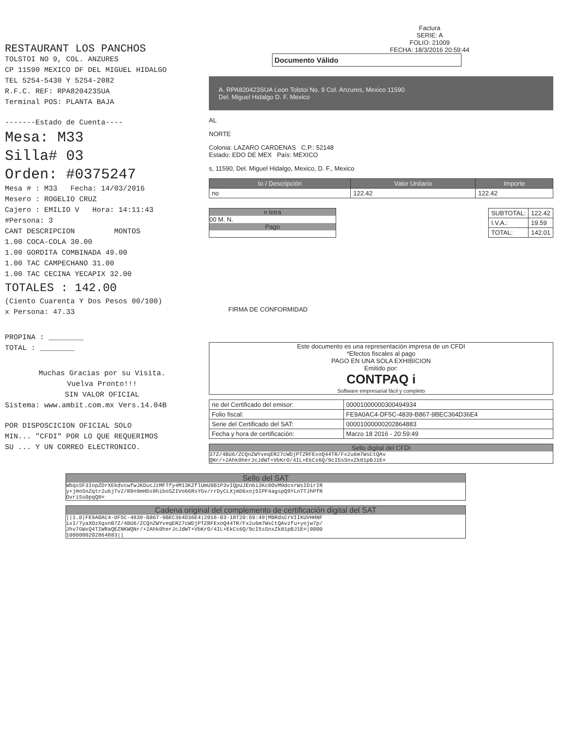RESTAURANT LOS PANCHOS
TOLSTOI NO 9, COL. ANZURES
CP 11590 MEXICO DF DEL MIGUEL HIDALGO
TEL 5254-5430 Y 5254-2082
R.F.C. REF: RPA820423SUA
Terminal POS: PLANTA BAJA
-------Estado de Cuenta----
Mesa: M33
Silla# 03
Orden: #0375247
Mesa # : M33 Fecha: 14/03/2016
Mesero : ROGELIO CRUZ
Cajero : EMILIO V Hora: 14:11:43
#Persona: 3
CANT DESCRIPCION MONTOS
1.00 COCA-COLA 30.00
1.00 GORDITA COMBINADA 49.00
1.00 TAC CAMPECHANO 31.00
1.00 TAC CECINA YECAPIX 32.00
TOTALES : 142.00
(Ciento Cuarenta Y Dos Pesos 00/100)
x Persona: 47.33
PROPINA : ________
TOTAL : ________
Muchas Gracias por su Visita.
Vuelva Pronto!!!
SIN VALOR OFICIAL
Sistema: www.ambit.com.mx Vers.14.04B
POR DISPOSCICION OFICIAL SOLO
MIN... "CFDI" POR LO QUE REQUERIMOS
SU ... Y UN CORREO ELECTRONICO.
Factura
SERIE: A
FOLIO: 21009
FECHA: 18/3/2016 20:59:44
Documento Válido
A. RPA820423SUA Leon Tolstoi No. 9 Col. Anzures, Mexico 11590
Del. Miguel Hidalgo D. F. Mexico
AL
NORTE
Colonia: LAZARO CARDENAS C.P.: 52148
Estado: EDO DE MEX País: MEXICO
s, 11590, Del. Miguel Hidalgo, Mexico, D. F., Mexico
| to / Descripción | Valor Unitario | Importe |
| --- | --- | --- |
| no | 122.42 | 122.42 |
n letra
00 M. N.
Pago
| SUBTOTAL: | 122.42 |
| I.V.A.: | 19.59 |
| TOTAL: | 142.01 |
FIRMA DE CONFORMIDAD
Este documento es una representación impresa de un CFDI
*Efectos fiscales al pago
PAGO EN UNA SOLA EXHIBICION
Emitido por:
CONTPAQ i
Software empresarial fácil y completo
| rie del Certificado del emisor: | 00001000000300494934 |
| Folio fiscal: | FE9A0AC4-DF5C-4839-B867-9BEC364D36E4 |
| Serie del Certificado del SAT: | 00001000000202864883 |
| Fecha y hora de certificación: | Marzo 18 2016 - 20:59:49 |
Sello digital del CFDI
37Z/4BU6/ZCQnZWYveqER27cWDjPTZRFExoQ44TR/Fx2u6m7WsCtQAv
QNr/+2Ahk0herJcJdWT+VbKrO/4IL+EkCs6Q/9cI5sSnxZk81pBJ1E=
Sello del SAT
WbqsSF3IopZDrXEkdvcwfwJKDucJzMFTfy4M13KZflUmU9B1P3vIQpUJEn6i3Kc8OvM9dcsrWsIDirIR
y+jHoSnZqtr2u6jTv2/R9n9mHDs9hiboSZIVo66RsYGv/rrDyCLXjmD6xoj5IPF4agspQ9YLnTTJhPfR
OvriSs0pqQ8=
Cadena original del complemento de certificación digital del SAT
||1.0|FE9A0AC4-DF5C-4839-B867-9BEC364D36E4|2016-03-18T20:59:49|MBRdsCrVIIKUVHHNF
ixI/7yaXOzXqxnB7Z/4BU6/ZCQnZWYveqER27cWDjPTZRFExoQ44TR/Fx2u6m7WsCtQAvzfu+yojw7p/
Jhv7GWxQ4TIWRaQEZNKWQNr/+2Ahk0herJcJdWT+VbKrO/4IL+EkCs6Q/9cI5sSnxZk81pBJ1E=|0000
1000000202864883||